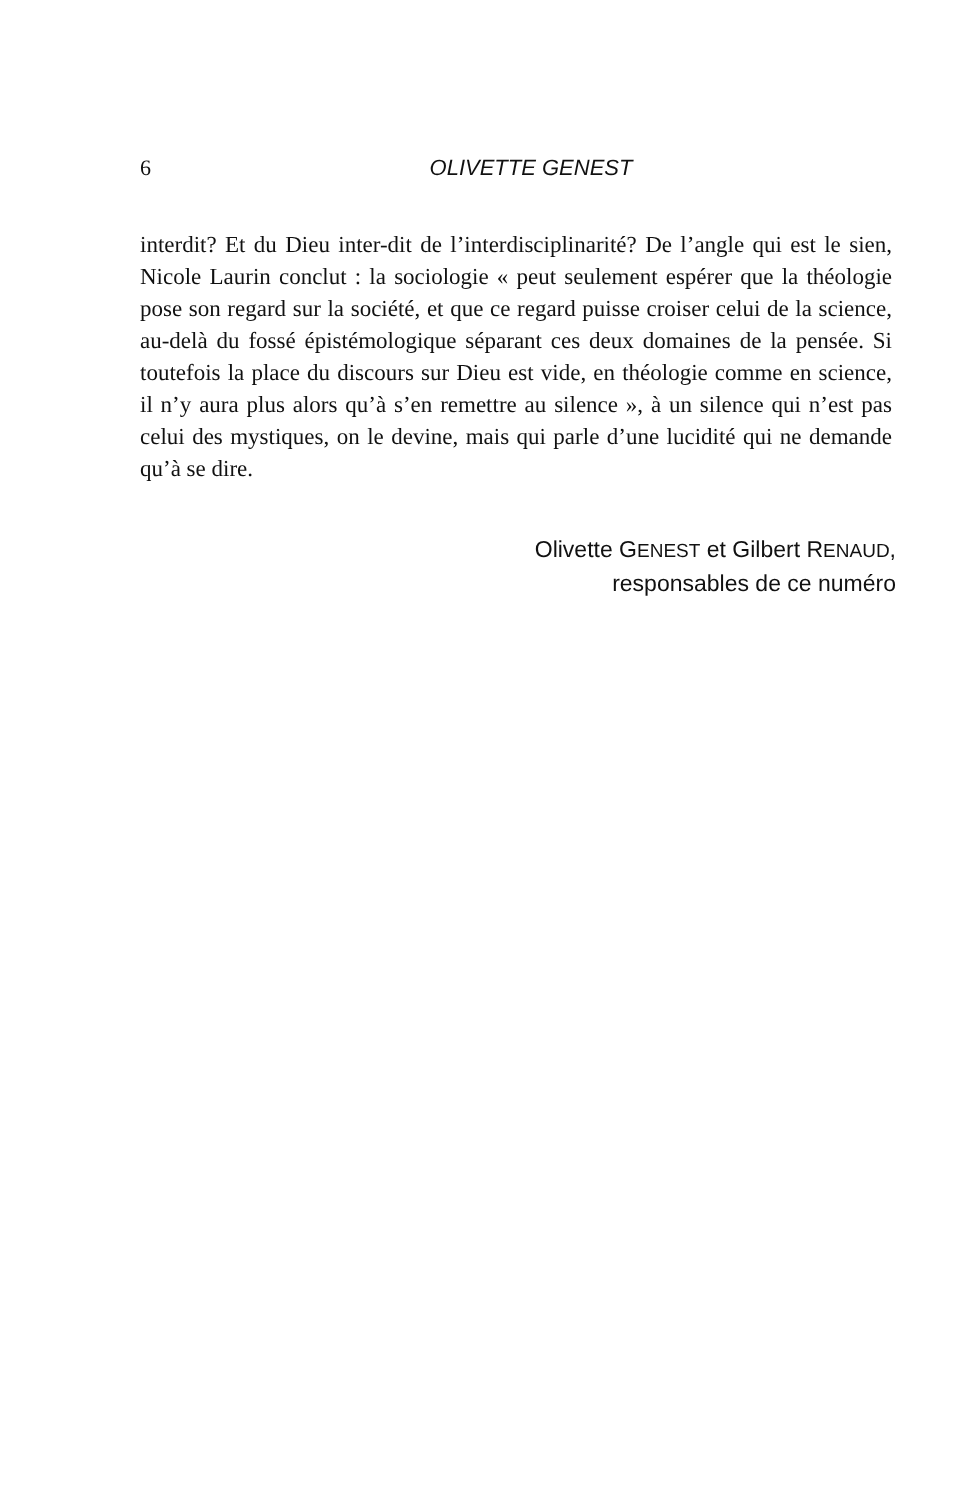6 OLIVETTE GENEST
interdit? Et du Dieu inter-dit de l’interdisciplinarité? De l’angle qui est le sien, Nicole Laurin conclut : la sociologie « peut seulement espérer que la théologie pose son regard sur la société, et que ce regard puisse croiser celui de la science, au-delà du fossé épistémologique séparant ces deux domaines de la pensée. Si toutefois la place du discours sur Dieu est vide, en théologie comme en science, il n’y aura plus alors qu’à s’en remettre au silence », à un silence qui n’est pas celui des mystiques, on le devine, mais qui parle d’une lucidité qui ne demande qu’à se dire.
Olivette GENEST et Gilbert RENAUD,
responsables de ce numéro